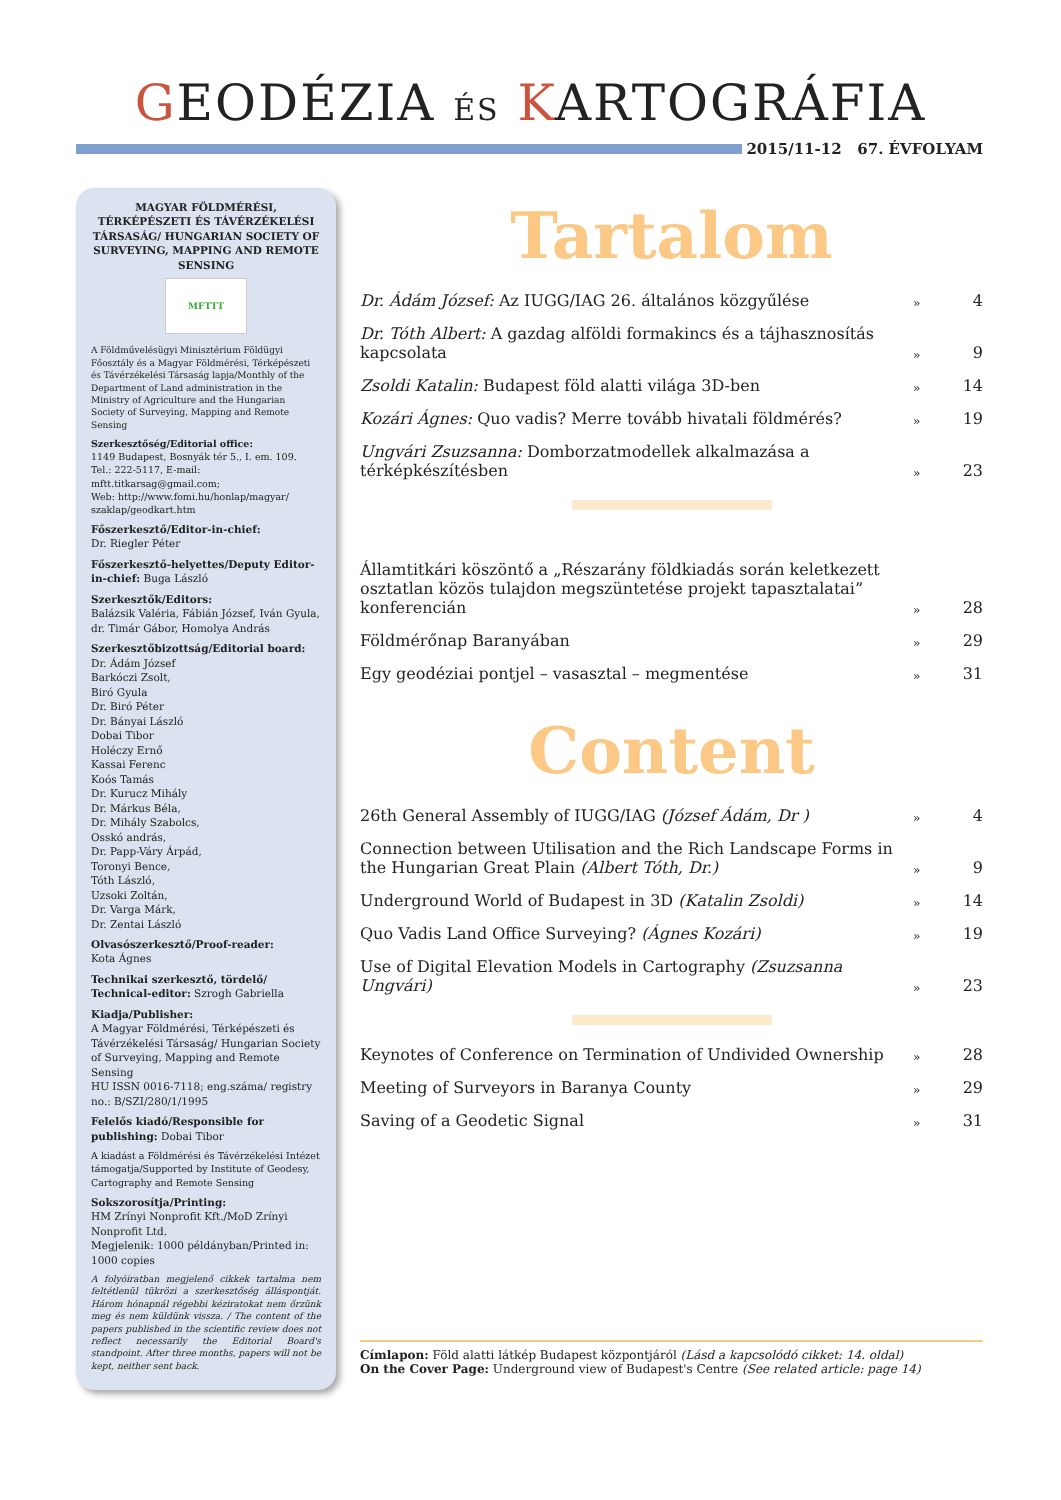GEODÉZIA ÉS KARTOGRÁFIA
2015/11-12 67. ÉVFOLYAM
MAGYAR FÖLDMÉRÉSI, TÉRKÉPÉSZETI ÉS TÁVÉRZÉKELÉSI TÁRSASÁG/ HUNGARIAN SOCIETY OF SURVEYING, MAPPING AND REMOTE SENSING
MFTTT
A Földművelésügyi Minisztérium Földügyi Főosztály és a Magyar Földmérési, Térképészeti és Távérzékelési Társaság lapja/Monthly of the Department of Land administration in the Ministry of Agriculture and the Hungarian Society of Surveying, Mapping and Remote Sensing
Szerkesztőség/Editorial office:
1149 Budapest, Bosnyák tér 5., I. em. 109.
Tel.: 222-5117, E-mail: mftt.titkarsag@gmail.com;
Web: http://www.fomi.hu/honlap/magyar/ szaklap/geodkart.htm
Főszerkesztő/Editor-in-chief:
Dr. Riegler Péter
Főszerkesztő-helyettes/Deputy Editor-in-chief: Buga László
Szerkesztők/Editors:
Balázsik Valéria, Fábián József, Iván Gyula, dr. Timár Gábor, Homolya András
Szerkesztőbizottság/Editorial board:
Dr. Ádám József
Barkóczi Zsolt,
Biró Gyula
Dr. Biró Péter
Dr. Bányai László
Dobai Tibor
Holéczy Ernő
Kassai Ferenc
Koós Tamás
Dr. Kurucz Mihály
Dr. Márkus Béla,
Dr. Mihály Szabolcs,
Osskó andrás,
Dr. Papp-Váry Árpád,
Toronyi Bence,
Tóth László,
Uzsoki Zoltán,
Dr. Varga Márk,
Dr. Zentai László
Olvasószerkesztő/Proof-reader:
Kota Ágnes
Technikai szerkesztő, tördelő/ Technical-editor: Szrogh Gabriella
Kiadja/Publisher:
A Magyar Földmérési, Térképészeti és Távérzékelési Társaság/ Hungarian Society of Surveying, Mapping and Remote Sensing
HU ISSN 0016-7118; eng.száma/ registry no.: B/SZI/280/1/1995
Felelős kiadó/Responsible for publishing: Dobai Tibor
A kiadást a Földmérési és Távérzékelési Intézet támogatja/Supported by Institute of Geodesy, Cartography and Remote Sensing
Sokszorosítja/Printing:
HM Zrínyi Nonprofit Kft./MoD Zrínyi Nonprofit Ltd.
Megjelenik: 1000 példányban/Printed in: 1000 copies
A folyóiratban megjelenő cikkek tartalma nem feltétlenül tükrözi a szerkesztőség álláspontját. Három hónapnál régebbi kéziratokat nem őrzünk meg és nem küldünk vissza. / The content of the papers published in the scientific review does not reflect necessarily the Editorial Board's standpoint. After three months, papers will not be kept, neither sent back.
Tartalom
Dr. Ádám József: Az IUGG/IAG 26. általános közgyűlése » 4
Dr. Tóth Albert: A gazdag alföldi formakincs és a tájhasznosítás kapcsolata » 9
Zsoldi Katalin: Budapest föld alatti világa 3D-ben » 14
Kozári Ágnes: Quo vadis? Merre tovább hivatali földmérés? » 19
Ungvári Zsuzsanna: Domborzatmodellek alkalmazása a térképkészítésben » 23
Államtitkári köszöntő a „Részarány földkiadás során keletkezett osztatlan közös tulajdon megszüntetése projekt tapasztalatai” konferencián » 28
Földmérőnap Baranyában » 29
Egy geodéziai pontjel – vasasztal – megmentése » 31
Content
26th General Assembly of IUGG/IAG (József Ádám, Dr ) » 4
Connection between Utilisation and the Rich Landscape Forms in the Hungarian Great Plain (Albert Tóth, Dr.) » 9
Underground World of Budapest in 3D (Katalin Zsoldi) » 14
Quo Vadis Land Office Surveying? (Ágnes Kozári) » 19
Use of Digital Elevation Models in Cartography (Zsuzsanna Ungvári) » 23
Keynotes of Conference on Termination of Undivided Ownership » 28
Meeting of Surveyors in Baranya County » 29
Saving of a Geodetic Signal » 31
Címlapon: Föld alatti látkép Budapest központjáról (Lásd a kapcsolódó cikket: 14. oldal)
On the Cover Page: Underground view of Budapest's Centre (See related article: page 14)